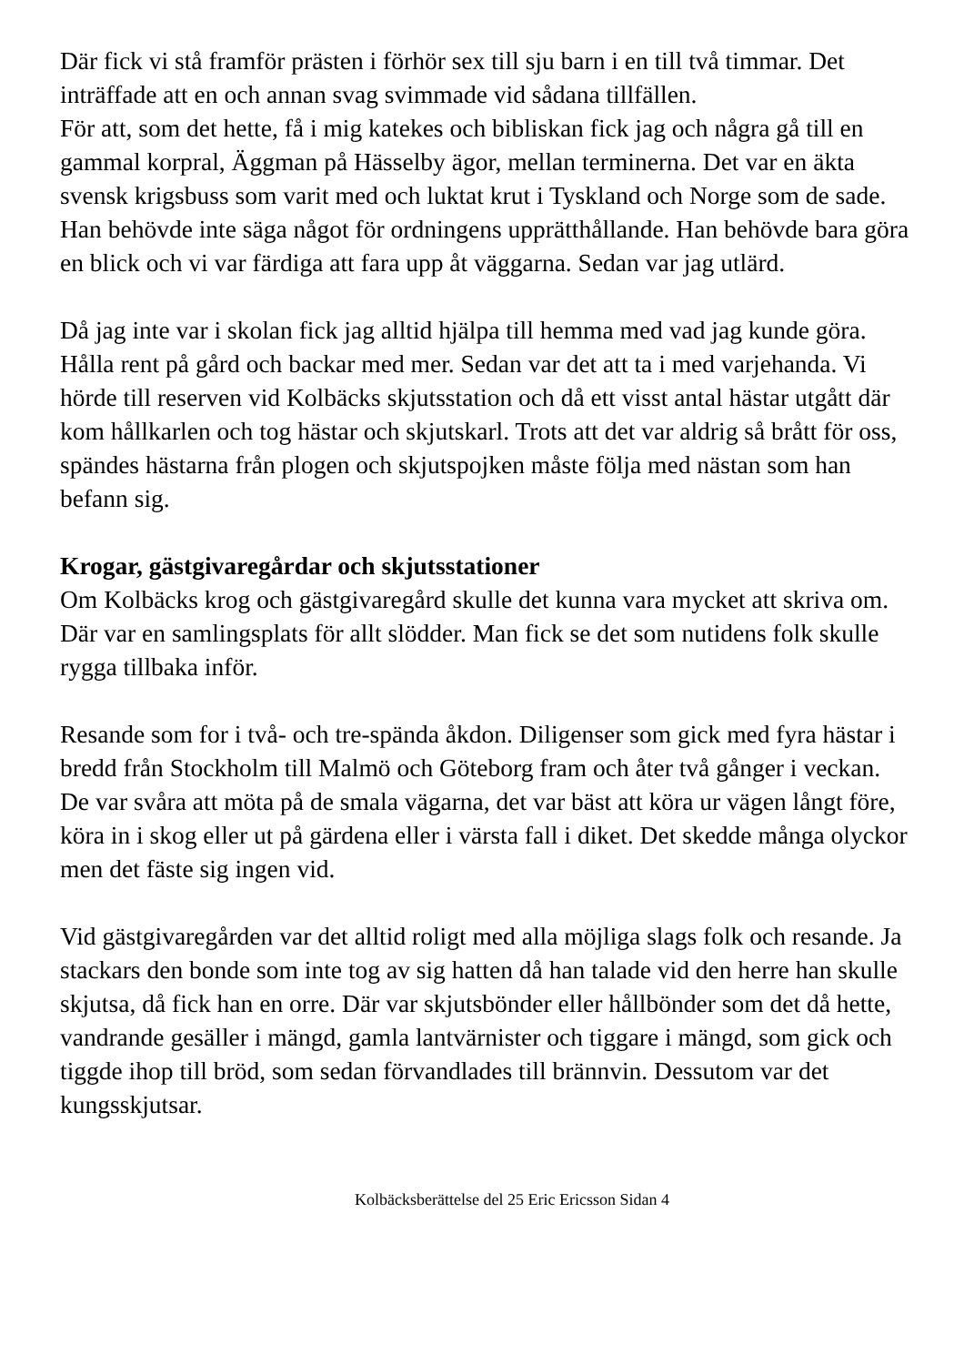Där fick vi stå framför prästen i förhör sex till sju barn i en till två timmar. Det inträffade att en och annan svag svimmade vid sådana tillfällen.
För att, som det hette, få i mig katekes och bibliskan fick jag och några gå till en gammal korpral, Äggman på Hässelby ägor, mellan terminerna. Det var en äkta svensk krigsbuss som varit med och luktat krut i Tyskland och Norge som de sade. Han behövde inte säga något för ordningens upprätthållande. Han behövde bara göra en blick och vi var färdiga att fara upp åt väggarna. Sedan var jag utlärd.
Då jag inte var i skolan fick jag alltid hjälpa till hemma med vad jag kunde göra. Hålla rent på gård och backar med mer. Sedan var det att ta i med varjehanda. Vi hörde till reserven vid Kolbäcks skjutsstation och då ett visst antal hästar utgått där kom hållkarlen och tog hästar och skjutskarl. Trots att det var aldrig så brått för oss, spändes hästarna från plogen och skjutspojken måste följa med nästan som han befann sig.
Krogar, gästgivaregårdar och skjutsstationer
Om Kolbäcks krog och gästgivaregård skulle det kunna vara mycket att skriva om. Där var en samlingsplats för allt slödder. Man fick se det som nutidens folk skulle rygga tillbaka inför.
Resande som for i två- och tre-spända åkdon. Diligenser som gick med fyra hästar i bredd från Stockholm till Malmö och Göteborg fram och åter två gånger i veckan. De var svåra att möta på de smala vägarna, det var bäst att köra ur vägen långt före, köra in i skog eller ut på gärdena eller i värsta fall i diket. Det skedde många olyckor men det fäste sig ingen vid.
Vid gästgivaregården var det alltid roligt med alla möjliga slags folk och resande. Ja stackars den bonde som inte tog av sig hatten då han talade vid den herre han skulle skjutsa, då fick han en orre. Där var skjutsbönder eller hållbönder som det då hette, vandrande gesäller i mängd, gamla lantvärnister och tiggare i mängd, som gick och tiggde ihop till bröd, som sedan förvandlades till brännvin. Dessutom var det kungsskjutsar.
Kolbäcksberättelse del 25 Eric Ericsson Sidan 4